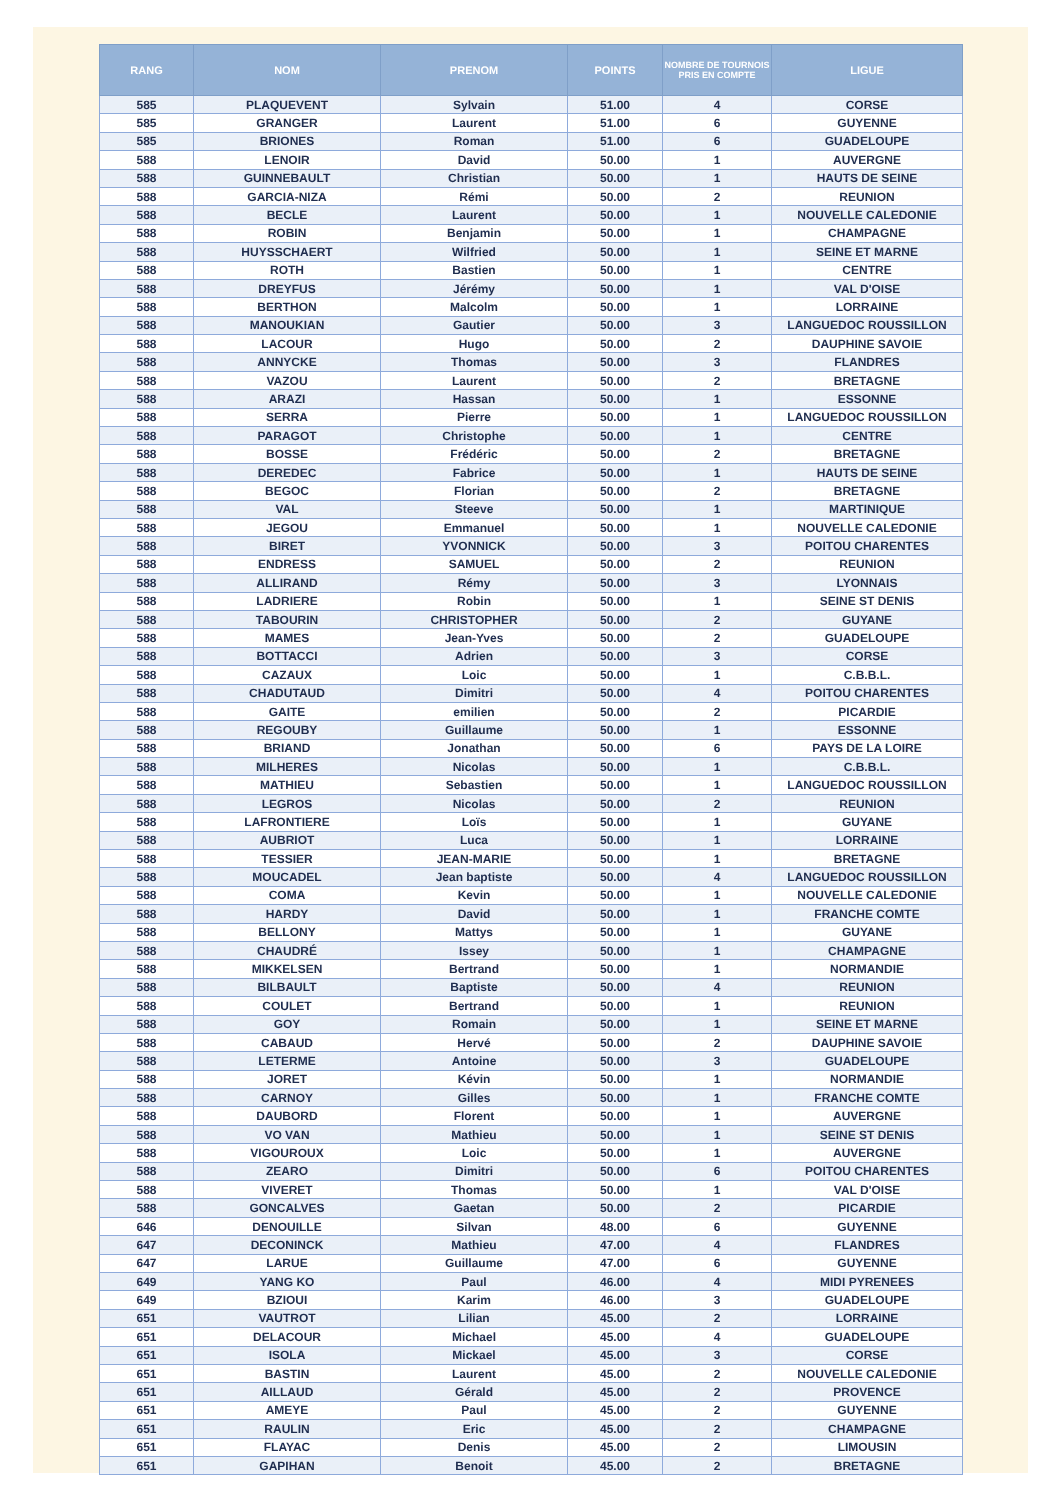| RANG | NOM | PRENOM | POINTS | NOMBRE DE TOURNOIS PRIS EN COMPTE | LIGUE |
| --- | --- | --- | --- | --- | --- |
| 585 | PLAQUEVENT | Sylvain | 51.00 | 4 | CORSE |
| 585 | GRANGER | Laurent | 51.00 | 6 | GUYENNE |
| 585 | BRIONES | Roman | 51.00 | 6 | GUADELOUPE |
| 588 | LENOIR | David | 50.00 | 1 | AUVERGNE |
| 588 | GUINNEBAULT | Christian | 50.00 | 1 | HAUTS DE SEINE |
| 588 | GARCIA-NIZA | Rémi | 50.00 | 2 | REUNION |
| 588 | BECLE | Laurent | 50.00 | 1 | NOUVELLE CALEDONIE |
| 588 | ROBIN | Benjamin | 50.00 | 1 | CHAMPAGNE |
| 588 | HUYSSCHAERT | Wilfried | 50.00 | 1 | SEINE ET MARNE |
| 588 | ROTH | Bastien | 50.00 | 1 | CENTRE |
| 588 | DREYFUS | Jérémy | 50.00 | 1 | VAL D'OISE |
| 588 | BERTHON | Malcolm | 50.00 | 1 | LORRAINE |
| 588 | MANOUKIAN | Gautier | 50.00 | 3 | LANGUEDOC ROUSSILLON |
| 588 | LACOUR | Hugo | 50.00 | 2 | DAUPHINE SAVOIE |
| 588 | ANNYCKE | Thomas | 50.00 | 3 | FLANDRES |
| 588 | VAZOU | Laurent | 50.00 | 2 | BRETAGNE |
| 588 | ARAZI | Hassan | 50.00 | 1 | ESSONNE |
| 588 | SERRA | Pierre | 50.00 | 1 | LANGUEDOC ROUSSILLON |
| 588 | PARAGOT | Christophe | 50.00 | 1 | CENTRE |
| 588 | BOSSE | Frédéric | 50.00 | 2 | BRETAGNE |
| 588 | DEREDEC | Fabrice | 50.00 | 1 | HAUTS DE SEINE |
| 588 | BEGOC | Florian | 50.00 | 2 | BRETAGNE |
| 588 | VAL | Steeve | 50.00 | 1 | MARTINIQUE |
| 588 | JEGOU | Emmanuel | 50.00 | 1 | NOUVELLE CALEDONIE |
| 588 | BIRET | YVONNICK | 50.00 | 3 | POITOU CHARENTES |
| 588 | ENDRESS | SAMUEL | 50.00 | 2 | REUNION |
| 588 | ALLIRAND | Rémy | 50.00 | 3 | LYONNAIS |
| 588 | LADRIERE | Robin | 50.00 | 1 | SEINE ST DENIS |
| 588 | TABOURIN | CHRISTOPHER | 50.00 | 2 | GUYANE |
| 588 | MAMES | Jean-Yves | 50.00 | 2 | GUADELOUPE |
| 588 | BOTTACCI | Adrien | 50.00 | 3 | CORSE |
| 588 | CAZAUX | Loic | 50.00 | 1 | C.B.B.L. |
| 588 | CHADUTAUD | Dimitri | 50.00 | 4 | POITOU CHARENTES |
| 588 | GAITE | emilien | 50.00 | 2 | PICARDIE |
| 588 | REGOUBY | Guillaume | 50.00 | 1 | ESSONNE |
| 588 | BRIAND | Jonathan | 50.00 | 6 | PAYS DE LA LOIRE |
| 588 | MILHERES | Nicolas | 50.00 | 1 | C.B.B.L. |
| 588 | MATHIEU | Sebastien | 50.00 | 1 | LANGUEDOC ROUSSILLON |
| 588 | LEGROS | Nicolas | 50.00 | 2 | REUNION |
| 588 | LAFRONTIERE | Loïs | 50.00 | 1 | GUYANE |
| 588 | AUBRIOT | Luca | 50.00 | 1 | LORRAINE |
| 588 | TESSIER | JEAN-MARIE | 50.00 | 1 | BRETAGNE |
| 588 | MOUCADEL | Jean baptiste | 50.00 | 4 | LANGUEDOC ROUSSILLON |
| 588 | COMA | Kevin | 50.00 | 1 | NOUVELLE CALEDONIE |
| 588 | HARDY | David | 50.00 | 1 | FRANCHE COMTE |
| 588 | BELLONY | Mattys | 50.00 | 1 | GUYANE |
| 588 | CHAUDRÉ | Issey | 50.00 | 1 | CHAMPAGNE |
| 588 | MIKKELSEN | Bertrand | 50.00 | 1 | NORMANDIE |
| 588 | BILBAULT | Baptiste | 50.00 | 4 | REUNION |
| 588 | COULET | Bertrand | 50.00 | 1 | REUNION |
| 588 | GOY | Romain | 50.00 | 1 | SEINE ET MARNE |
| 588 | CABAUD | Hervé | 50.00 | 2 | DAUPHINE SAVOIE |
| 588 | LETERME | Antoine | 50.00 | 3 | GUADELOUPE |
| 588 | JORET | Kévin | 50.00 | 1 | NORMANDIE |
| 588 | CARNOY | Gilles | 50.00 | 1 | FRANCHE COMTE |
| 588 | DAUBORD | Florent | 50.00 | 1 | AUVERGNE |
| 588 | VO VAN | Mathieu | 50.00 | 1 | SEINE ST DENIS |
| 588 | VIGOUROUX | Loic | 50.00 | 1 | AUVERGNE |
| 588 | ZEARO | Dimitri | 50.00 | 6 | POITOU CHARENTES |
| 588 | VIVERET | Thomas | 50.00 | 1 | VAL D'OISE |
| 588 | GONCALVES | Gaetan | 50.00 | 2 | PICARDIE |
| 646 | DENOUILLE | Silvan | 48.00 | 6 | GUYENNE |
| 647 | DECONINCK | Mathieu | 47.00 | 4 | FLANDRES |
| 647 | LARUE | Guillaume | 47.00 | 6 | GUYENNE |
| 649 | YANG KO | Paul | 46.00 | 4 | MIDI PYRENEES |
| 649 | BZIOUI | Karim | 46.00 | 3 | GUADELOUPE |
| 651 | VAUTROT | Lilian | 45.00 | 2 | LORRAINE |
| 651 | DELACOUR | Michael | 45.00 | 4 | GUADELOUPE |
| 651 | ISOLA | Mickael | 45.00 | 3 | CORSE |
| 651 | BASTIN | Laurent | 45.00 | 2 | NOUVELLE CALEDONIE |
| 651 | AILLAUD | Gérald | 45.00 | 2 | PROVENCE |
| 651 | AMEYE | Paul | 45.00 | 2 | GUYENNE |
| 651 | RAULIN | Eric | 45.00 | 2 | CHAMPAGNE |
| 651 | FLAYAC | Denis | 45.00 | 2 | LIMOUSIN |
| 651 | GAPIHAN | Benoit | 45.00 | 2 | BRETAGNE |